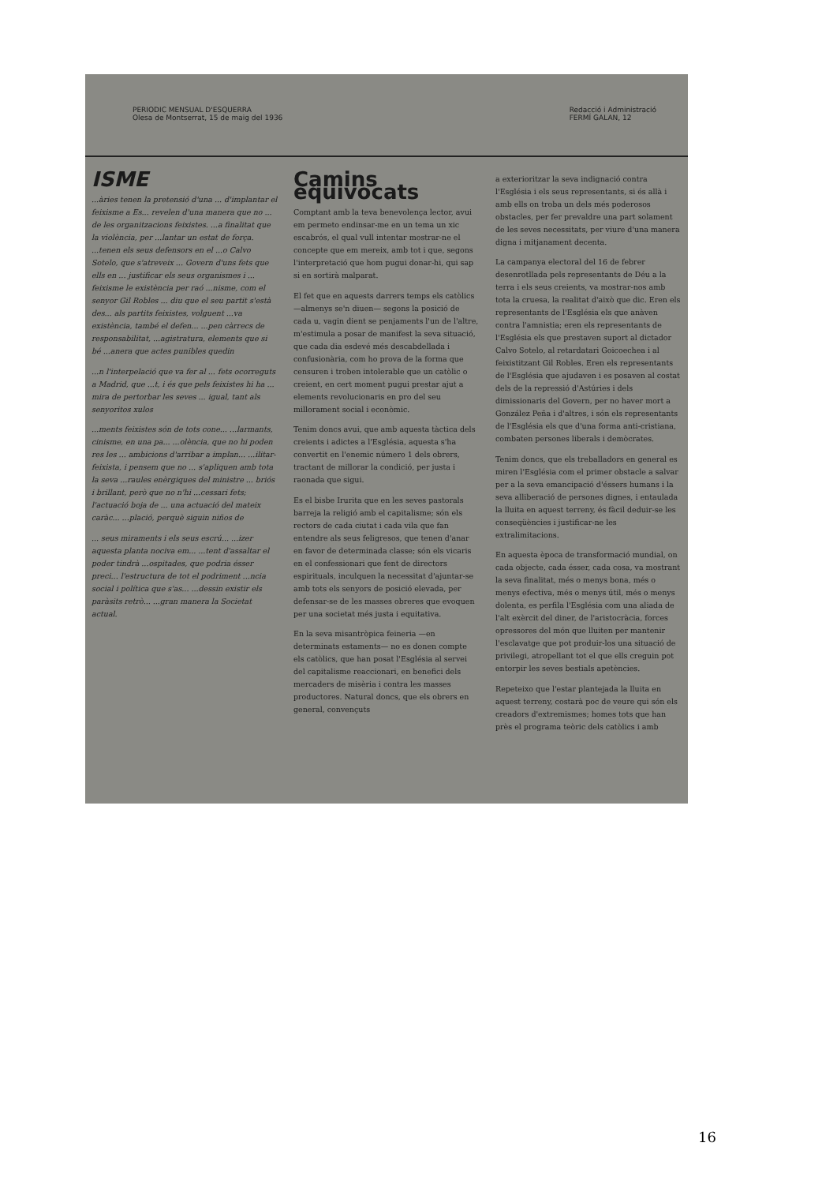PERIODIC MENSUAL D'ESQUERRA
Olesa de Montserrat, 15 de maig del 1936
Redacció i Administració
FERMÍ GALAN, 12
ISME
...àries tenen la pretensió d'una ... d'implantar el feixisme a Es... revelen d'una manera que no ... de les organitzacions feixistes. ...a finalitat que la violència, per ...lantar un estat de força. ...tenen els seus defensors en el ...o Calvo Sotelo, que s'atreveix ... Govern d'uns fets que ells en ... justificar els seus organismes i ... feixisme le existència per raó ...nisme, com el senyor Gil Robles ... diu que el seu partit s'està des... als partits feixistes, volguent ...va existència, també el defen... ...pen càrrecs de responsabilitat, ...agistratura, elements que si bé ...anera que actes punibles quedin
...n l'interpelació que va fer al ... fets ocorreguts a Madrid, que ...t, i és que pels feixistes hi ha ... mira de pertorbar les seves ... igual, tant als senyoritos xulos
...ments feixistes són de tots cone... ...larmants, cinisme, en una pa... ...olència, que no hi poden res les ... ambicions d'arribar a implan... ...ilitar-feixista, i pensem que no ... s'apliquen amb tota la seva ...raules enèrgiques del ministre ... briós i brillant, però que no n'hi ...cessari fets; l'actuació boja de ... una actuació del mateix caràc... ...plació, perquè siguin niños de
... seus miraments i els seus escrú... ...izer aquesta planta nociva em... ...tent d'assaltar el poder tindrà ...ospitades, que podria ésser preci... l'estructura de tot el podriment ...ncia social i política que s'as... ...dessin existir els paràsits retrò... ...gran manera la Societat actual.
Camins equivocats
Comptant amb la teva benevolença lector, avui em permeto endinsar-me en un tema un xic escabrós, el qual vull intentar mostrar-ne el concepte que em mereix, amb tot i que, segons l'interpretació que hom pugui donar-hi, qui sap si en sortirà malparat.
El fet que en aquests darrers temps els catòlics —almenys se'n diuen— segons la posició de cada u, vagin dient se penjaments l'un de l'altre, m'estimula a posar de manifest la seva situació, que cada dia esdevé més descabdellada i confusionària, com ho prova de la forma que censuren i troben intolerable que un catòlic o creient, en cert moment pugui prestar ajut a elements revolucionaris en pro del seu millorament social i econòmic.
Tenim doncs avui, que amb aquesta tàctica dels creients i adictes a l'Església, aquesta s'ha convertit en l'enemic número 1 dels obrers, tractant de millorar la condició, per justa i raonada que sigui.
Es el bisbe Irurita que en les seves pastorals barreja la religió amb el capitalisme; són els rectors de cada ciutat i cada vila que fan entendre als seus feligresos, que tenen d'anar en favor de determinada classe; són els vicaris en el confessionari que fent de directors espirituals, inculquen la necessitat d'ajuntar-se amb tots els senyors de posició elevada, per defensar-se de les masses obreres que evoquen per una societat més justa i equitativa.
En la seva misantròpica feineria —en determinats estaments— no es donen compte els catòlics, que han posat l'Església al servei del capitalisme reaccionari, en benefici dels mercaders de misèria i contra les masses productores. Natural doncs, que els obrers en general, convençuts
a exterioritzar la seva indignació contra l'Església i els seus representants, si és allà i amb ells on troba un dels més poderosos obstacles, per fer prevaldre una part solament de les seves necessitats, per viure d'una manera digna i mitjanament decenta.
La campanya electoral del 16 de febrer desenrotllada pels representants de Déu a la terra i els seus creients, va mostrar-nos amb tota la cruesa, la realitat d'això que dic. Eren els representants de l'Església els que anàven contra l'amnistia; eren els representants de l'Església els que prestaven suport al dictador Calvo Sotelo, al retardatari Goicoechea i al feixistitzant Gil Robles. Eren els representants de l'Església que ajudaven i es posaven al costat dels de la repressió d'Astúries i dels dimissionaris del Govern, per no haver mort a González Peña i d'altres, i són els representants de l'Església els que d'una forma anti-cristiana, combaten persones liberals i demòcrates.
Tenim doncs, que els treballadors en general es miren l'Església com el primer obstacle a salvar per a la seva emancipació d'éssers humans i la seva alliberació de persones dignes, i entaulada la lluita en aquest terreny, és fàcil deduir-se les conseqüències i justificar-ne les extralimitacions.
En aquesta època de transformació mundial, on cada objecte, cada ésser, cada cosa, va mostrant la seva finalitat, més o menys bona, més o menys efectiva, més o menys útil, més o menys dolenta, es perfila l'Església com una aliada de l'alt exèrcit del diner, de l'aristocràcia, forces opressores del món que lluiten per mantenir l'esclavatge que pot produir-los una situació de privilegi, atropellant tot el que ells creguin pot entorpir les seves bestials apetències.
Repeteixo que l'estar plantejada la lluita en aquest terreny, costarà poc de veure qui són els creadors d'extremismes; homes tots que han près el programa teòric dels catòlics i amb
16